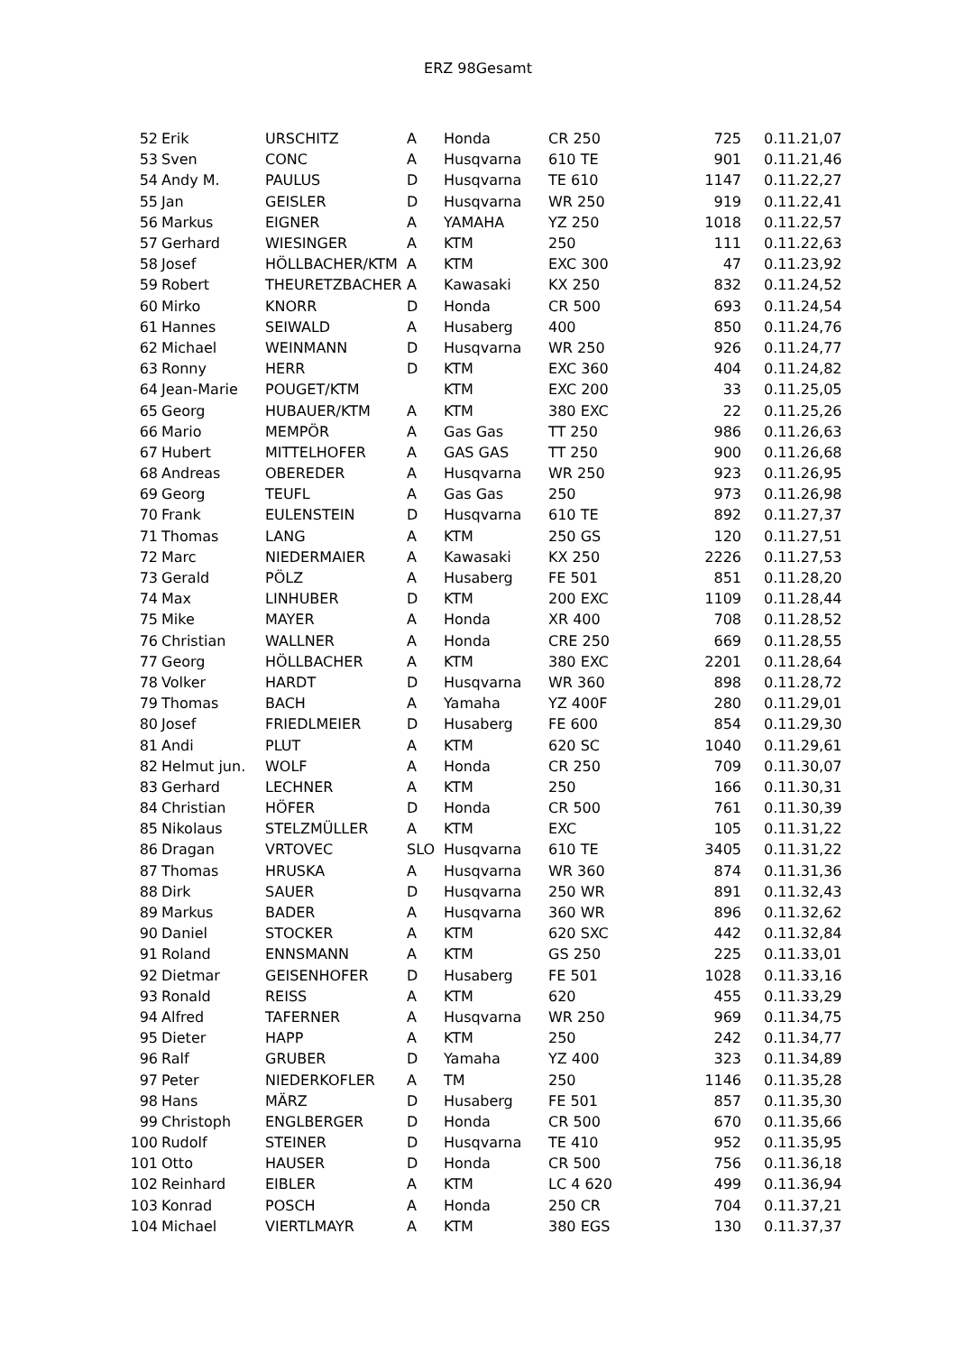ERZ 98Gesamt
| 52 | Erik | URSCHITZ | A | Honda | CR 250 | 725 | 0.11.21,07 |
| 53 | Sven | CONC | A | Husqvarna | 610 TE | 901 | 0.11.21,46 |
| 54 | Andy M. | PAULUS | D | Husqvarna | TE 610 | 1147 | 0.11.22,27 |
| 55 | Jan | GEISLER | D | Husqvarna | WR 250 | 919 | 0.11.22,41 |
| 56 | Markus | EIGNER | A | YAMAHA | YZ 250 | 1018 | 0.11.22,57 |
| 57 | Gerhard | WIESINGER | A | KTM | 250 | 111 | 0.11.22,63 |
| 58 | Josef | HÖLLBACHER/KTM | A | KTM | EXC 300 | 47 | 0.11.23,92 |
| 59 | Robert | THEURETZBACHER | A | Kawasaki | KX 250 | 832 | 0.11.24,52 |
| 60 | Mirko | KNORR | D | Honda | CR 500 | 693 | 0.11.24,54 |
| 61 | Hannes | SEIWALD | A | Husaberg | 400 | 850 | 0.11.24,76 |
| 62 | Michael | WEINMANN | D | Husqvarna | WR 250 | 926 | 0.11.24,77 |
| 63 | Ronny | HERR | D | KTM | EXC 360 | 404 | 0.11.24,82 |
| 64 | Jean-Marie | POUGET/KTM | | KTM | EXC 200 | 33 | 0.11.25,05 |
| 65 | Georg | HUBAUER/KTM | A | KTM | 380 EXC | 22 | 0.11.25,26 |
| 66 | Mario | MEMPÖR | A | Gas Gas | TT 250 | 986 | 0.11.26,63 |
| 67 | Hubert | MITTELHOFER | A | GAS GAS | TT 250 | 900 | 0.11.26,68 |
| 68 | Andreas | OBEREDER | A | Husqvarna | WR 250 | 923 | 0.11.26,95 |
| 69 | Georg | TEUFL | A | Gas Gas | 250 | 973 | 0.11.26,98 |
| 70 | Frank | EULENSTEIN | D | Husqvarna | 610 TE | 892 | 0.11.27,37 |
| 71 | Thomas | LANG | A | KTM | 250 GS | 120 | 0.11.27,51 |
| 72 | Marc | NIEDERMAIER | A | Kawasaki | KX 250 | 2226 | 0.11.27,53 |
| 73 | Gerald | PÖLZ | A | Husaberg | FE 501 | 851 | 0.11.28,20 |
| 74 | Max | LINHUBER | D | KTM | 200 EXC | 1109 | 0.11.28,44 |
| 75 | Mike | MAYER | A | Honda | XR 400 | 708 | 0.11.28,52 |
| 76 | Christian | WALLNER | A | Honda | CRE 250 | 669 | 0.11.28,55 |
| 77 | Georg | HÖLLBACHER | A | KTM | 380 EXC | 2201 | 0.11.28,64 |
| 78 | Volker | HARDT | D | Husqvarna | WR 360 | 898 | 0.11.28,72 |
| 79 | Thomas | BACH | A | Yamaha | YZ 400F | 280 | 0.11.29,01 |
| 80 | Josef | FRIEDLMEIER | D | Husaberg | FE 600 | 854 | 0.11.29,30 |
| 81 | Andi | PLUT | A | KTM | 620 SC | 1040 | 0.11.29,61 |
| 82 | Helmut jun. | WOLF | A | Honda | CR 250 | 709 | 0.11.30,07 |
| 83 | Gerhard | LECHNER | A | KTM | 250 | 166 | 0.11.30,31 |
| 84 | Christian | HÖFER | D | Honda | CR 500 | 761 | 0.11.30,39 |
| 85 | Nikolaus | STELZMÜLLER | A | KTM | EXC | 105 | 0.11.31,22 |
| 86 | Dragan | VRTOVEC | SLO | Husqvarna | 610 TE | 3405 | 0.11.31,22 |
| 87 | Thomas | HRUSKA | A | Husqvarna | WR 360 | 874 | 0.11.31,36 |
| 88 | Dirk | SAUER | D | Husqvarna | 250 WR | 891 | 0.11.32,43 |
| 89 | Markus | BADER | A | Husqvarna | 360 WR | 896 | 0.11.32,62 |
| 90 | Daniel | STOCKER | A | KTM | 620 SXC | 442 | 0.11.32,84 |
| 91 | Roland | ENNSMANN | A | KTM | GS 250 | 225 | 0.11.33,01 |
| 92 | Dietmar | GEISENHOFER | D | Husaberg | FE 501 | 1028 | 0.11.33,16 |
| 93 | Ronald | REISS | A | KTM | 620 | 455 | 0.11.33,29 |
| 94 | Alfred | TAFERNER | A | Husqvarna | WR 250 | 969 | 0.11.34,75 |
| 95 | Dieter | HAPP | A | KTM | 250 | 242 | 0.11.34,77 |
| 96 | Ralf | GRUBER | D | Yamaha | YZ 400 | 323 | 0.11.34,89 |
| 97 | Peter | NIEDERKOFLER | A | TM | 250 | 1146 | 0.11.35,28 |
| 98 | Hans | MÄRZ | D | Husaberg | FE 501 | 857 | 0.11.35,30 |
| 99 | Christoph | ENGLBERGER | D | Honda | CR 500 | 670 | 0.11.35,66 |
| 100 | Rudolf | STEINER | D | Husqvarna | TE 410 | 952 | 0.11.35,95 |
| 101 | Otto | HAUSER | D | Honda | CR 500 | 756 | 0.11.36,18 |
| 102 | Reinhard | EIBLER | A | KTM | LC 4 620 | 499 | 0.11.36,94 |
| 103 | Konrad | POSCH | A | Honda | 250 CR | 704 | 0.11.37,21 |
| 104 | Michael | VIERTLMAYR | A | KTM | 380 EGS | 130 | 0.11.37,37 |